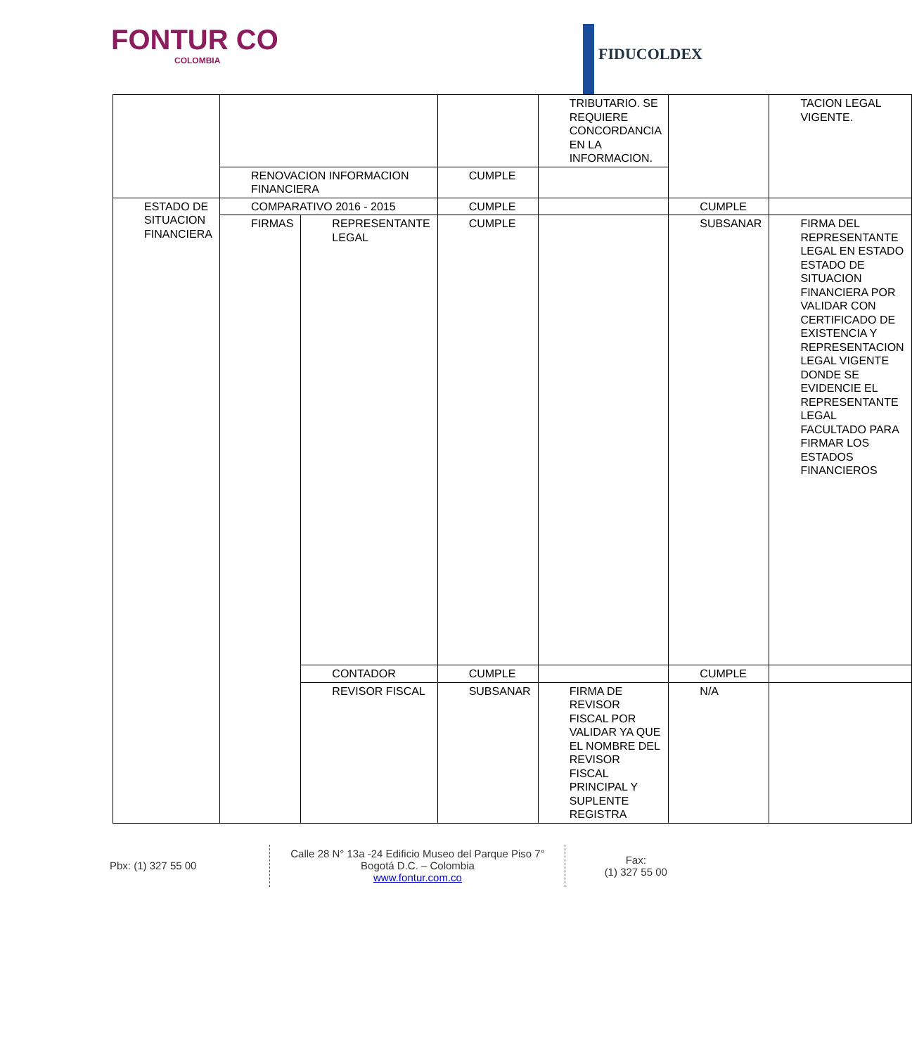FONTUR CO
COLOMBIA
FIDUCOLDEX
| | | | | TRIBUTARIO. SE REQUIERE CONCORDANCIA EN LA INFORMACION. | | TACION LEGAL VIGENTE. |
| | RENOVACION INFORMACION FINANCIERA | | CUMPLE | | | |
| ESTADO DE SITUACION FINANCIERA | COMPARATIVO 2016 - 2015 | | CUMPLE | | CUMPLE | |
| | FIRMAS | REPRESENTANTE LEGAL | CUMPLE | | SUBSANAR | FIRMA DEL REPRESENTANTE LEGAL EN ESTADO ESTADO DE SITUACION FINANCIERA POR VALIDAR CON CERTIFICADO DE EXISTENCIA Y REPRESENTACION LEGAL VIGENTE DONDE SE EVIDENCIE EL REPRESENTANTE LEGAL FACULTADO PARA FIRMAR LOS ESTADOS FINANCIEROS |
| | | CONTADOR | CUMPLE | | CUMPLE | |
| | | REVISOR FISCAL | SUBSANAR | FIRMA DE REVISOR FISCAL POR VALIDAR YA QUE EL NOMBRE DEL REVISOR FISCAL PRINCIPAL Y SUPLENTE REGISTRA | N/A | |
Pbx: (1) 327 55 00
Calle 28 N° 13a -24 Edificio Museo del Parque Piso 7°
Bogotá D.C. – Colombia
www.fontur.com.co
Fax:
(1) 327 55 00